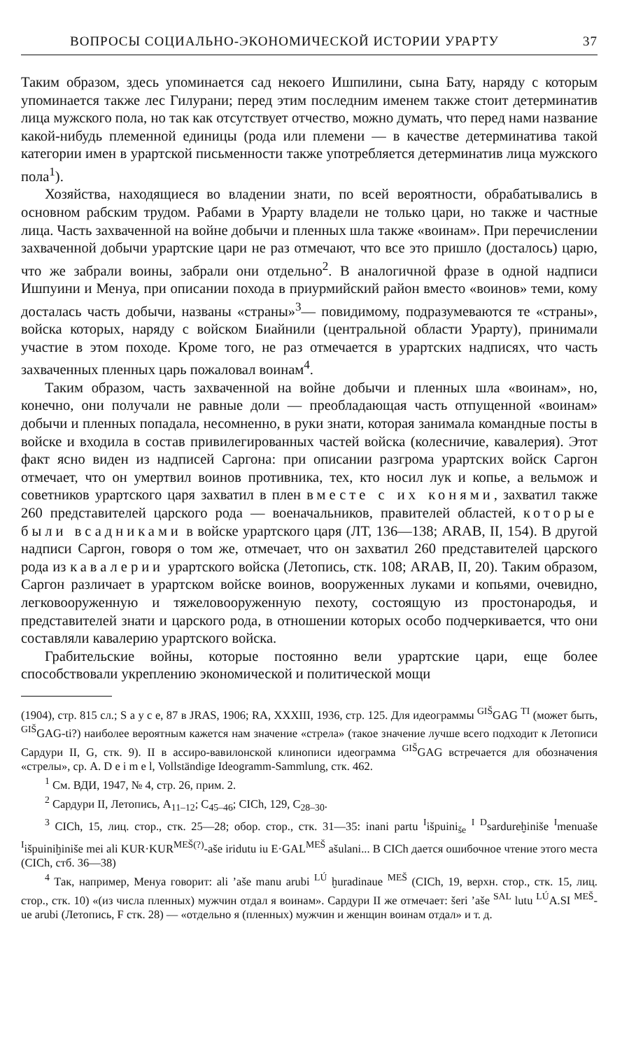ВОПРОСЫ СОЦИАЛЬНО-ЭКОНОМИЧЕСКОЙ ИСТОРИИ УРАРТУ 37
Таким образом, здесь упоминается сад некоего Ишпилини, сына Бату, наряду с которым упоминается также лес Гилурани; перед этим последним именем также стоит детерминатив лица мужского пола, но так как отсутствует отчество, можно думать, что перед нами название какой-нибудь племенной единицы (рода или племени — в качестве детерминатива такой категории имен в урартской письменности также употребляется детерминатив лица мужского пола<sup>1</sup>).
Хозяйства, находящиеся во владении знати, по всей вероятности, обрабатывались в основном рабским трудом. Рабами в Урарту владели не только цари, но также и частные лица. Часть захваченной на войне добычи и пленных шла также «воинам». При перечислении захваченной добычи урартские цари не раз отмечают, что все это пришло (досталось) царю, что же забрали воины, забрали они отдельно<sup>2</sup>. В аналогичной фразе в одной надписи Ишпуини и Менуа, при описании похода в приурмийский район вместо «воинов» теми, кому досталась часть добычи, названы «страны»<sup>3</sup>— повидимому, подразумеваются те «страны», войска которых, наряду с войском Биайнили (центральной области Урарту), принимали участие в этом походе. Кроме того, не раз отмечается в урартских надписях, что часть захваченных пленных царь пожаловал воинам<sup>4</sup>.
Таким образом, часть захваченной на войне добычи и пленных шла «воинам», но, конечно, они получали не равные доли — преобладающая часть отпущенной «воинам» добычи и пленных попадала, несомненно, в руки знати, которая занимала командные посты в войске и входила в состав привилегированных частей войска (колесничие, кавалерия). Этот факт ясно виден из надписей Саргона: при описании разгрома урартских войск Саргон отмечает, что он умертвил воинов противника, тех, кто носил лук и копье, а вельмож и советников урартского царя захватил в плен вместе с их конями, захватил также 260 представителей царского рода — военачальников, правителей областей, которые были всадниками в войске урартского царя (ЛТ, 136—138; ARAB, II, 154). В другой надписи Саргон, говоря о том же, отмечает, что он захватил 260 представителей царского рода из кавалерии урартского войска (Летопись, стк. 108; ARAB, II, 20). Таким образом, Саргон различает в урартском войске воинов, вооруженных луками и копьями, очевидно, легковооруженную и тяжеловооруженную пехоту, состоящую из простонародья, и представителей знати и царского рода, в отношении которых особо подчеркивается, что они составляли кавалерию урартского войска.
Грабительские войны, которые постоянно вели урартские цари, еще более способствовали укреплению экономической и политической мощи
(1904), стр. 815 сл.; S a y c e, 87 в JRAS, 1906; RA, XXXIII, 1936, стр. 125. Для идеограммы <sup>GIŠ</sup>GAG <sup>TI</sup> (может быть, <sup>GIŠ</sup>GAG-ti?) наиболее вероятным кажется нам значение «стрела» (такое значение лучше всего подходит к Летописи Сардури II, G, стк. 9). II в ассиро-вавилонской клинописи идеограмма <sup>GIŠ</sup>GAG встречается для обозначения «стрелы», ср. A. D e i m e l, Vollständige Ideogramm-Sammlung, стк. 462.
<sup>1</sup> См. ВДИ, 1947, № 4, стр. 26, прим. 2.
<sup>2</sup> Сардури II, Летопись, A<sub>11–12</sub>; C<sub>45–46</sub>; CICh, 129, C<sub>28–30</sub>.
<sup>3</sup> CICh, 15, лиц. стор., стк. 25—28; обор. стор., стк. 31—35: inani partu <sup>I</sup>išpuini<sub>še</sub> <sup>I</sup> <sup>D</sup>sardureḫinišе <sup>I</sup>menuaše <sup>I</sup>išpuiniḫiniše mei ali KUR·KUR<sup>MEŠ(?)</sup>-aše iridutu iu E·GAL<sup>MEŠ</sup> ašulani... В CICh дается ошибочное чтение этого места (CICh, стб. 36—38)
<sup>4</sup> Так, например, Менуа говорит: ali ’aše manu arubi <sup>LÚ</sup> ḫuradinaue <sup>MEŠ</sup> (CICh, 19, верхн. стор., стк. 15, лиц. стор., стк. 10) «(из числа пленных) мужчин отдал я воинам». Сардури II же отмечает: šeri ’aše <sup>SAL</sup> lutu <sup>LÚ</sup>A.SI <sup>MEŠ</sup>- ue arubi (Летопись, F стк. 28) — «отдельно я (пленных) мужчин и женщин воинам отдал» и т. д.